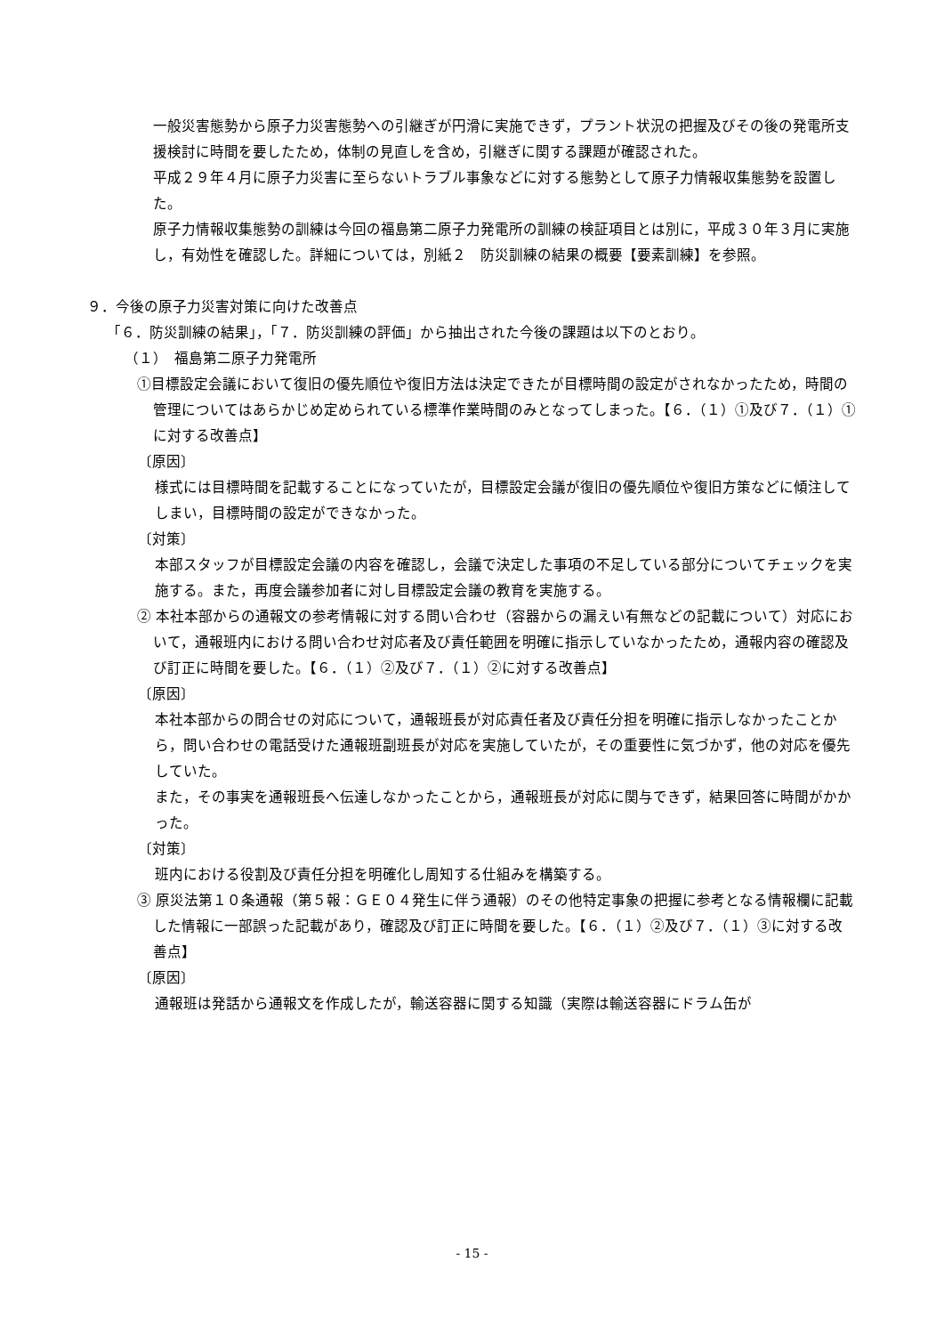一般災害態勢から原子力災害態勢への引継ぎが円滑に実施できず，プラント状況の把握及びその後の発電所支援検討に時間を要したため，体制の見直しを含め，引継ぎに関する課題が確認された。
平成２９年４月に原子力災害に至らないトラブル事象などに対する態勢として原子力情報収集態勢を設置した。
原子力情報収集態勢の訓練は今回の福島第二原子力発電所の訓練の検証項目とは別に，平成３０年３月に実施し，有効性を確認した。詳細については，別紙２　防災訓練の結果の概要【要素訓練】を参照。
９．今後の原子力災害対策に向けた改善点
「６．防災訓練の結果」，「７．防災訓練の評価」から抽出された今後の課題は以下のとおり。
（１）　福島第二原子力発電所
①目標設定会議において復旧の優先順位や復旧方法は決定できたが目標時間の設定がされなかったため，時間の管理についてはあらかじめ定められている標準作業時間のみとなってしまった。【６．（１）①及び７．（１）①に対する改善点】
〔原因〕
様式には目標時間を記載することになっていたが，目標設定会議が復旧の優先順位や復旧方策などに傾注してしまい，目標時間の設定ができなかった。
〔対策〕
本部スタッフが目標設定会議の内容を確認し，会議で決定した事項の不足している部分についてチェックを実施する。また，再度会議参加者に対し目標設定会議の教育を実施する。
② 本社本部からの通報文の参考情報に対する問い合わせ（容器からの漏えい有無などの記載について）対応において，通報班内における問い合わせ対応者及び責任範囲を明確に指示していなかったため，通報内容の確認及び訂正に時間を要した。【６．（１）②及び７．（１）②に対する改善点】
〔原因〕
本社本部からの問合せの対応について，通報班長が対応責任者及び責任分担を明確に指示しなかったことから，問い合わせの電話受けた通報班副班長が対応を実施していたが，その重要性に気づかず，他の対応を優先していた。
また，その事実を通報班長へ伝達しなかったことから，通報班長が対応に関与できず，結果回答に時間がかかった。
〔対策〕
班内における役割及び責任分担を明確化し周知する仕組みを構築する。
③ 原災法第１０条通報（第５報：ＧＥ０４発生に伴う通報）のその他特定事象の把握に参考となる情報欄に記載した情報に一部誤った記載があり，確認及び訂正に時間を要した。【６．（１）②及び７．（１）③に対する改善点】
〔原因〕
通報班は発話から通報文を作成したが，輸送容器に関する知識（実際は輸送容器にドラム缶が
- 15 -